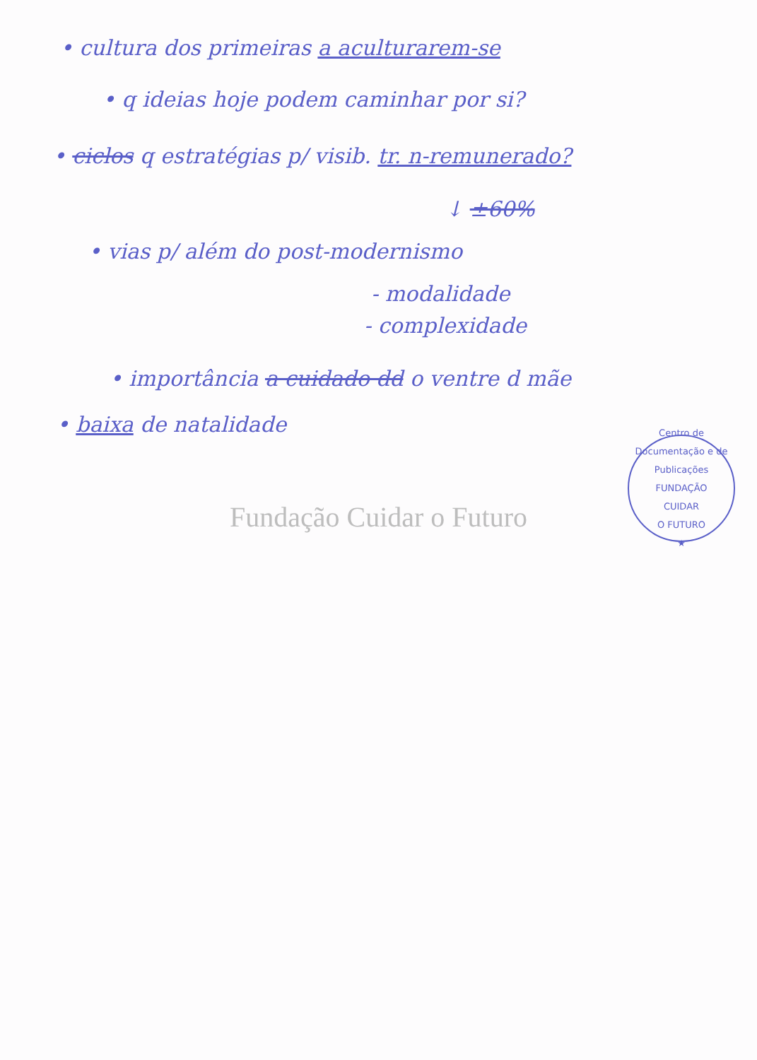• cultura dos primeiras a aculturarem-se
• q ideias hoje podem caminhar por si?
• ciclos q estratégias p/ visib. tr. n-remunerado?
↓ ±60%
• vias p/ além do post-modernismo
- modalidade
- complexidade
• importância a cuidado dd o ventre d mãe
• baixa de natalidade
Centro de Documentação e de Publicações
FUNDAÇÃO
CUIDAR
O FUTURO
★
Fundação Cuidar o Futuro